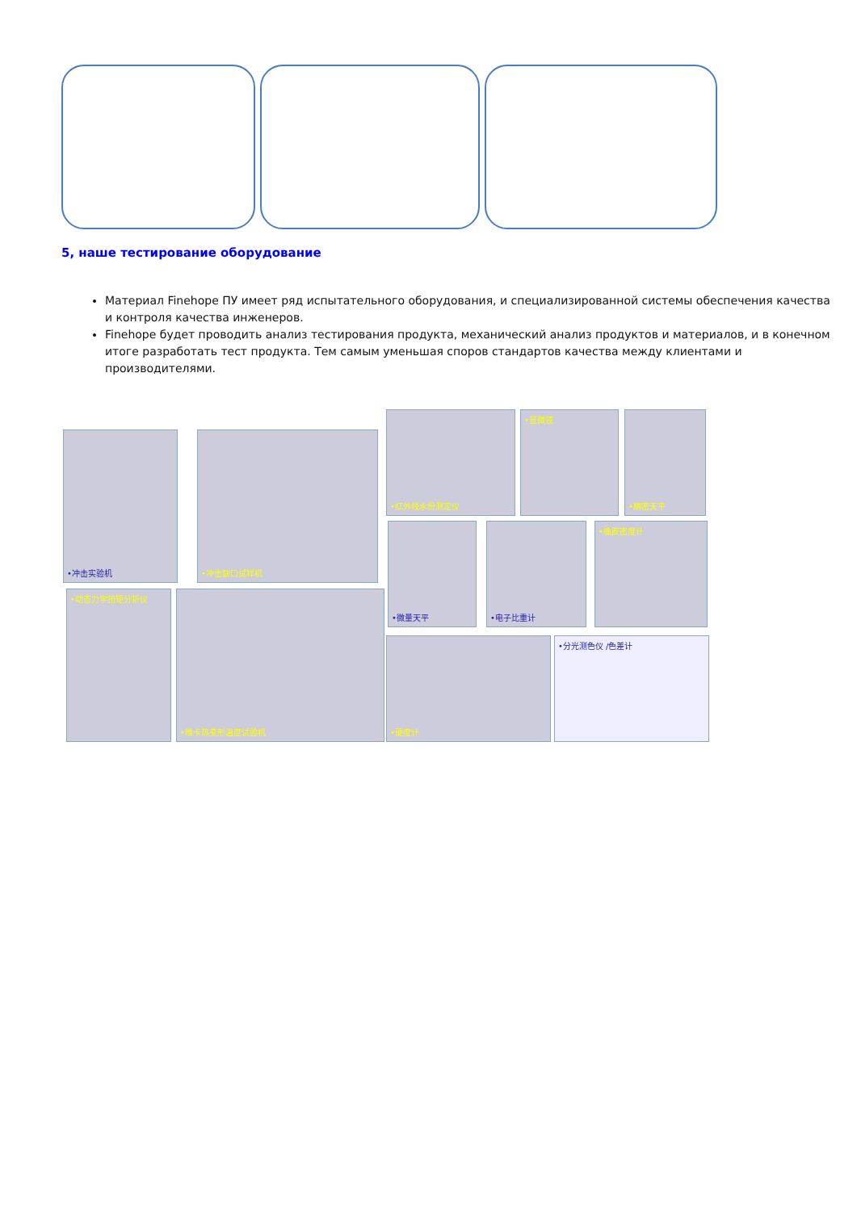5, наше тестирование оборудование
Материал Finehope ПУ имеет ряд испытательного оборудования, и специализированной системы обеспечения качества и контроля качества инженеров.
Finehope будет проводить анализ тестирования продукта, механический анализ продуктов и материалов, и в конечном итоге разработать тест продукта. Тем самым уменьшая споров стандартов качества между клиентами и производителями.
•冲击实验机 •冲击缺口试样机
•红外线水份测定仪 •显微镜 •精密天平
•微量天平 •电子比重计 •橡胶密度计
•动态力学扭矩分析仪 •维卡热变形温度试验机
•硬度计 •分光测色仪 /色差计